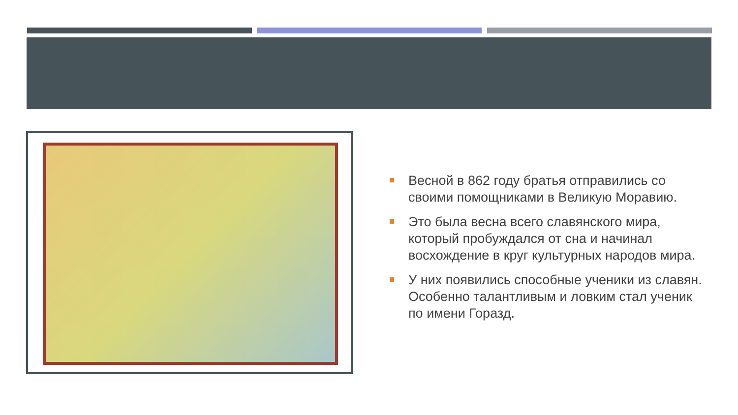Весной в 862 году братья отправились со своими помощниками в Великую Моравию.
Это была весна всего славянского мира, который пробуждался от сна и начинал восхождение в круг культурных народов мира.
У них появились способные ученики из славян. Особенно талантливым и ловким стал ученик по имени Горазд.